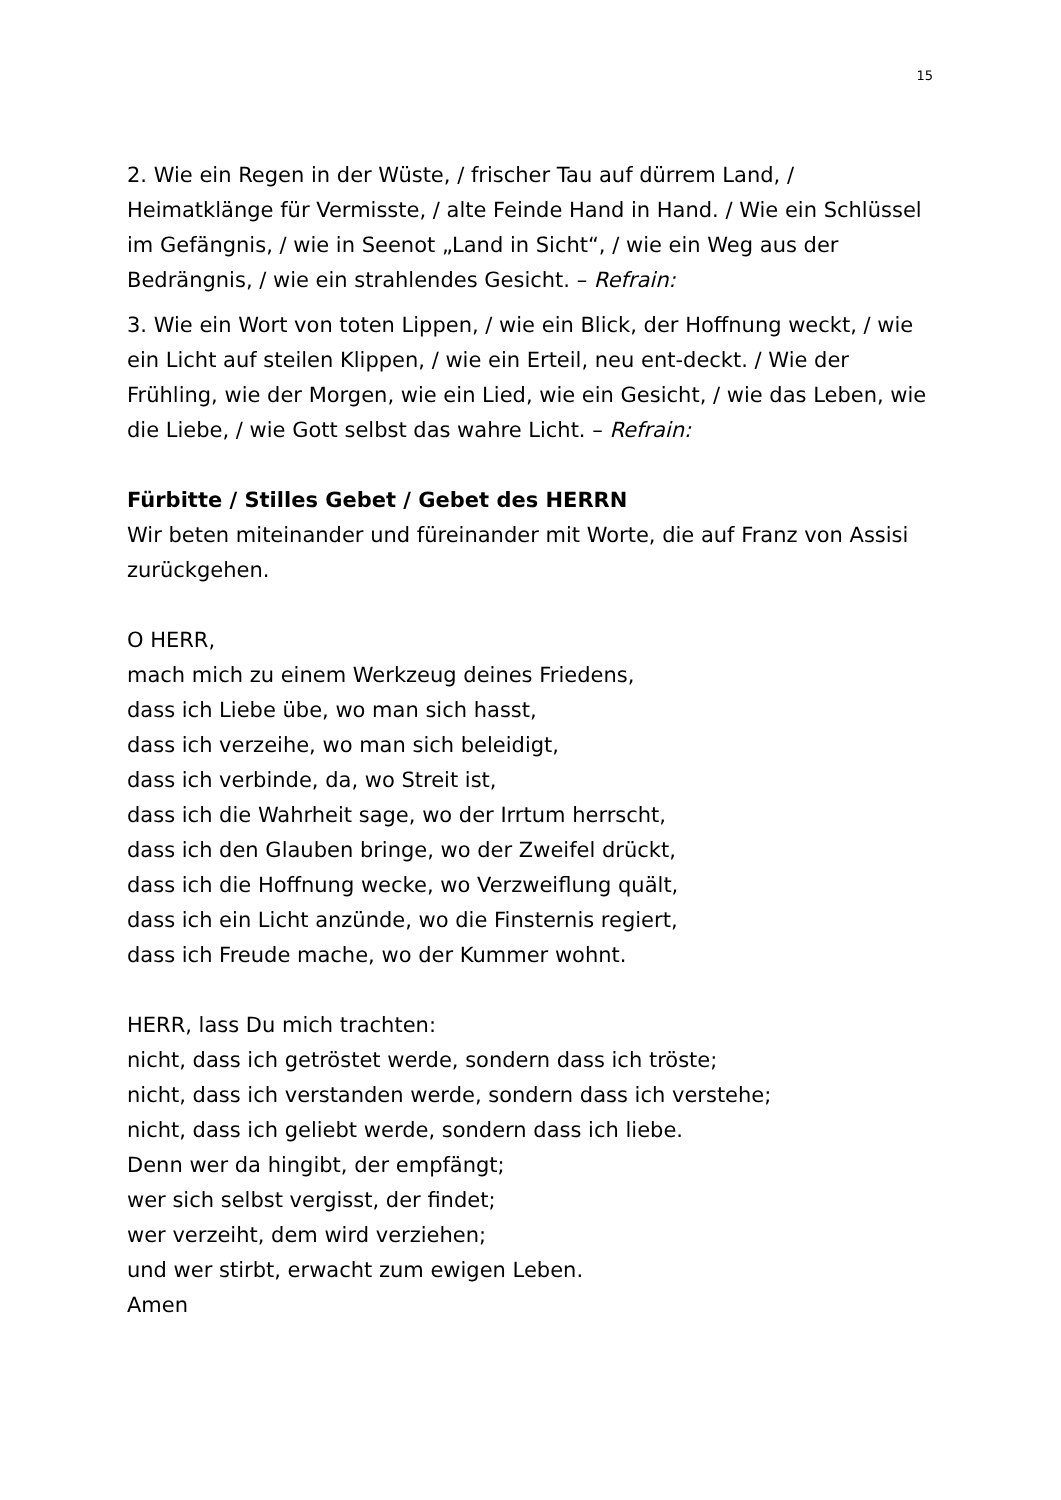15
2. Wie ein Regen in der Wüste, / frischer Tau auf dürrem Land, / Heimatklänge für Vermisste, / alte Feinde Hand in Hand. / Wie ein Schlüssel im Gefängnis, / wie in Seenot „Land in Sicht“, / wie ein Weg aus der Bedrängnis, / wie ein strahlendes Gesicht. – Refrain:
3. Wie ein Wort von toten Lippen, / wie ein Blick, der Hoffnung weckt, / wie ein Licht auf steilen Klippen, / wie ein Erteil, neu ent-deckt. / Wie der Frühling, wie der Morgen, wie ein Lied, wie ein Gesicht, / wie das Leben, wie die Liebe, / wie Gott selbst das wahre Licht. – Refrain:
Fürbitte / Stilles Gebet / Gebet des HERRN
Wir beten miteinander und füreinander mit Worte, die auf Franz von Assisi zurückgehen.
O HERR,
mach mich zu einem Werkzeug deines Friedens,
dass ich Liebe übe, wo man sich hasst,
dass ich verzeihe, wo man sich beleidigt,
dass ich verbinde, da, wo Streit ist,
dass ich die Wahrheit sage, wo der Irrtum herrscht,
dass ich den Glauben bringe, wo der Zweifel drückt,
dass ich die Hoffnung wecke, wo Verzweiflung quält,
dass ich ein Licht anzünde, wo die Finsternis regiert,
dass ich Freude mache, wo der Kummer wohnt.
HERR, lass Du mich trachten:
nicht, dass ich getröstet werde, sondern dass ich tröste;
nicht, dass ich verstanden werde, sondern dass ich verstehe;
nicht, dass ich geliebt werde, sondern dass ich liebe.
Denn wer da hingibt, der empfängt;
wer sich selbst vergisst, der findet;
wer verzeiht, dem wird verziehen;
und wer stirbt, erwacht zum ewigen Leben.
Amen